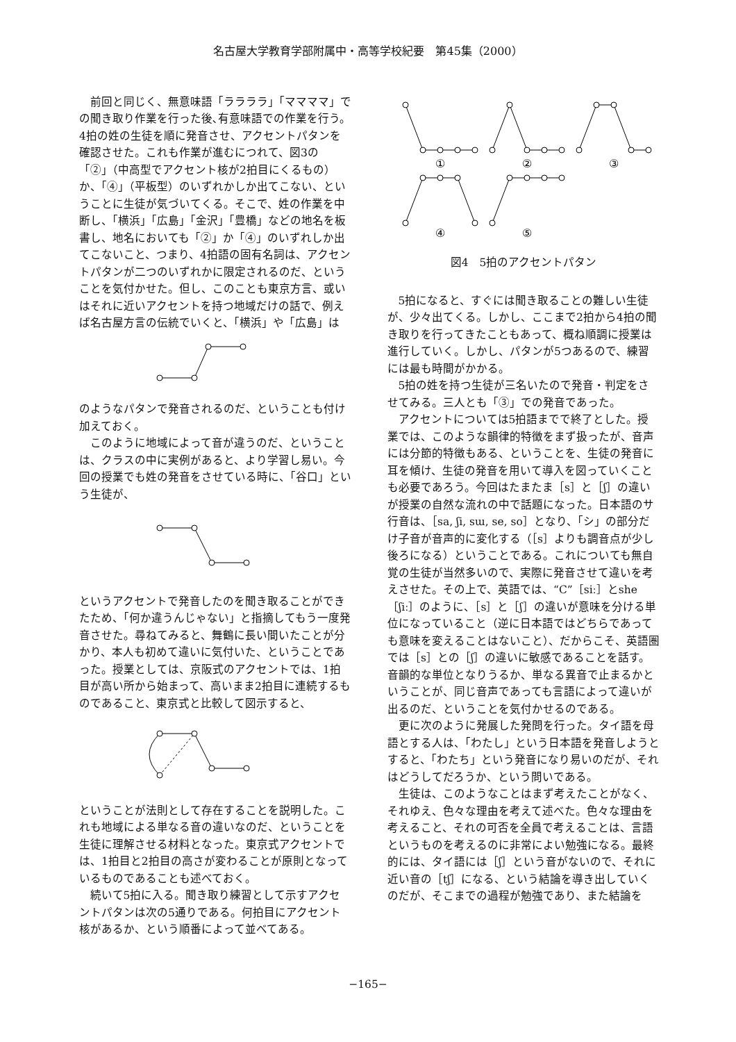名古屋大学教育学部附属中・高等学校紀要　第45集（2000）
前回と同じく、無意味語「ララララ」「ママママ」での聞き取り作業を行った後､有意味語での作業を行う。4拍の姓の生徒を順に発音させ、アクセントパタンを確認させた。これも作業が進むにつれて、図3の「②」（中高型でアクセント核が2拍目にくるもの）か、「④」（平板型）のいずれかしか出てこない、ということに生徒が気づいてくる。そこで、姓の作業を中断し、「横浜」「広島」「金沢」「豊橋」などの地名を板書し、地名においても「②」か「④」のいずれしか出てこないこと、つまり、4拍語の固有名詞は、アクセントパタンが二つのいずれかに限定されるのだ、ということを気付かせた。但し、このことも東京方言、或いはそれに近いアクセントを持つ地域だけの話で、例えば名古屋方言の伝統でいくと、「横浜」や「広島」は
のようなパタンで発音されるのだ、ということも付け加えておく。
このように地域によって音が違うのだ、ということは、クラスの中に実例があると、より学習し易い。今回の授業でも姓の発音をさせている時に、「谷口」という生徒が、
というアクセントで発音したのを聞き取ることができたため、「何か違うんじゃない」と指摘してもう一度発音させた。尋ねてみると、舞鶴に長い間いたことが分かり、本人も初めて違いに気付いた、ということであった。授業としては、京阪式のアクセントでは、1拍目が高い所から始まって、高いまま2拍目に連続するものであること、東京式と比較して図示すると、
ということが法則として存在することを説明した。これも地域による単なる音の違いなのだ、ということを生徒に理解させる材料となった。東京式アクセントでは、1拍目と2拍目の高さが変わることが原則となっているものであることも述べておく。
続いて5拍に入る。聞き取り練習として示すアクセントパタンは次の5通りである。何拍目にアクセント核があるか、という順番によって並べてある。
①
②
③
④
⑤
図4　5拍のアクセントパタン
5拍になると、すぐには聞き取ることの難しい生徒が、少々出てくる。しかし、ここまで2拍から4拍の聞き取りを行ってきたこともあって、概ね順調に授業は進行していく。しかし、パタンが5つあるので、練習には最も時間がかかる。
5拍の姓を持つ生徒が三名いたので発音・判定をさせてみる。三人とも「③」での発音であった。
アクセントについては5拍語までで終了とした。授業では、このような韻律的特徴をまず扱ったが、音声には分節的特徴もある、ということを、生徒の発音に耳を傾け、生徒の発音を用いて導入を図っていくことも必要であろう。今回はたまたま［s］と［ʃ］の違いが授業の自然な流れの中で話題になった。日本語のサ行音は、［sa, ʃi, sɯ, se, so］となり、「シ」の部分だけ子音が音声的に変化する（［s］よりも調音点が少し後ろになる）ということである。これについても無自覚の生徒が当然多いので、実際に発音させて違いを考えさせた。その上で、英語では、“C”［siː］とshe［ʃiː］のように、［s］と［ʃ］の違いが意味を分ける単位になっていること（逆に日本語ではどちらであっても意味を変えることはないこと）、だからこそ、英語圏では［s］との［ʃ］の違いに敏感であることを話す。音韻的な単位となりうるか、単なる異音で止まるかということが、同じ音声であっても言語によって違いが出るのだ、ということを気付かせるのである。
更に次のように発展した発問を行った。タイ語を母語とする人は、「わたし」という日本語を発音しようとすると、「わたち」という発音になり易いのだが、それはどうしてだろうか、という問いである。
生徒は、このようなことはまず考えたことがなく、それゆえ、色々な理由を考えて述べた。色々な理由を考えること、それの可否を全員で考えることは、言語というものを考えるのに非常によい勉強になる。最終的には、タイ語には［ʃ］という音がないので、それに近い音の［tʃ］になる、という結論を導き出していくのだが、そこまでの過程が勉強であり、また結論を
−165−